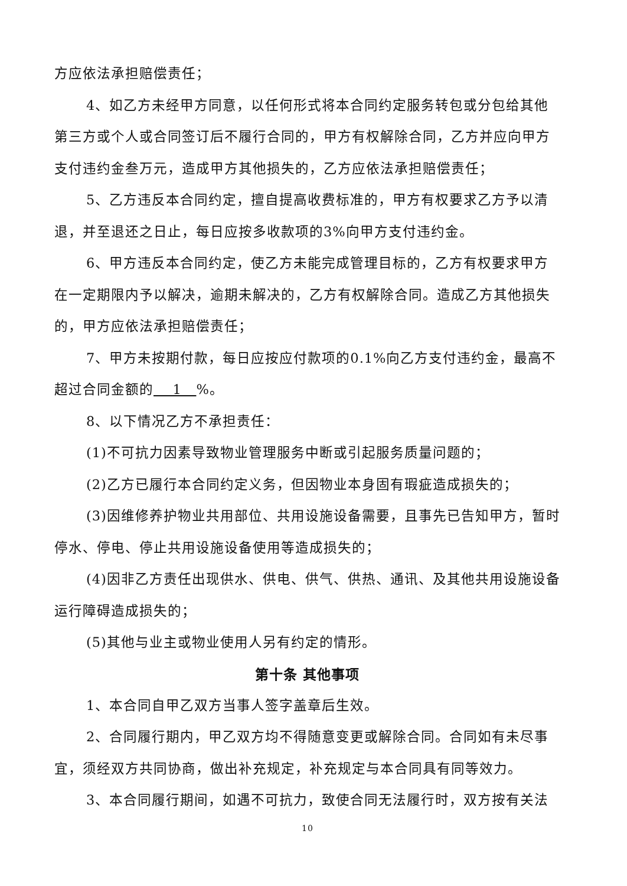方应依法承担赔偿责任；
4、如乙方未经甲方同意，以任何形式将本合同约定服务转包或分包给其他第三方或个人或合同签订后不履行合同的，甲方有权解除合同，乙方并应向甲方支付违约金叁万元，造成甲方其他损失的，乙方应依法承担赔偿责任；
5、乙方违反本合同约定，擅自提高收费标准的，甲方有权要求乙方予以清退，并至退还之日止，每日应按多收款项的3%向甲方支付违约金。
6、甲方违反本合同约定，使乙方未能完成管理目标的，乙方有权要求甲方在一定期限内予以解决，逾期未解决的，乙方有权解除合同。造成乙方其他损失的，甲方应依法承担赔偿责任；
7、甲方未按期付款，每日应按应付款项的0.1%向乙方支付违约金，最高不超过合同金额的 1 %。
8、以下情况乙方不承担责任：
(1)不可抗力因素导致物业管理服务中断或引起服务质量问题的；
(2)乙方已履行本合同约定义务，但因物业本身固有瑕疵造成损失的；
(3)因维修养护物业共用部位、共用设施设备需要，且事先已告知甲方，暂时停水、停电、停止共用设施设备使用等造成损失的；
(4)因非乙方责任出现供水、供电、供气、供热、通讯、及其他共用设施设备运行障碍造成损失的；
(5)其他与业主或物业使用人另有约定的情形。
第十条 其他事项
1、本合同自甲乙双方当事人签字盖章后生效。
2、合同履行期内，甲乙双方均不得随意变更或解除合同。合同如有未尽事宜，须经双方共同协商，做出补充规定，补充规定与本合同具有同等效力。
3、本合同履行期间，如遇不可抗力，致使合同无法履行时，双方按有关法
10